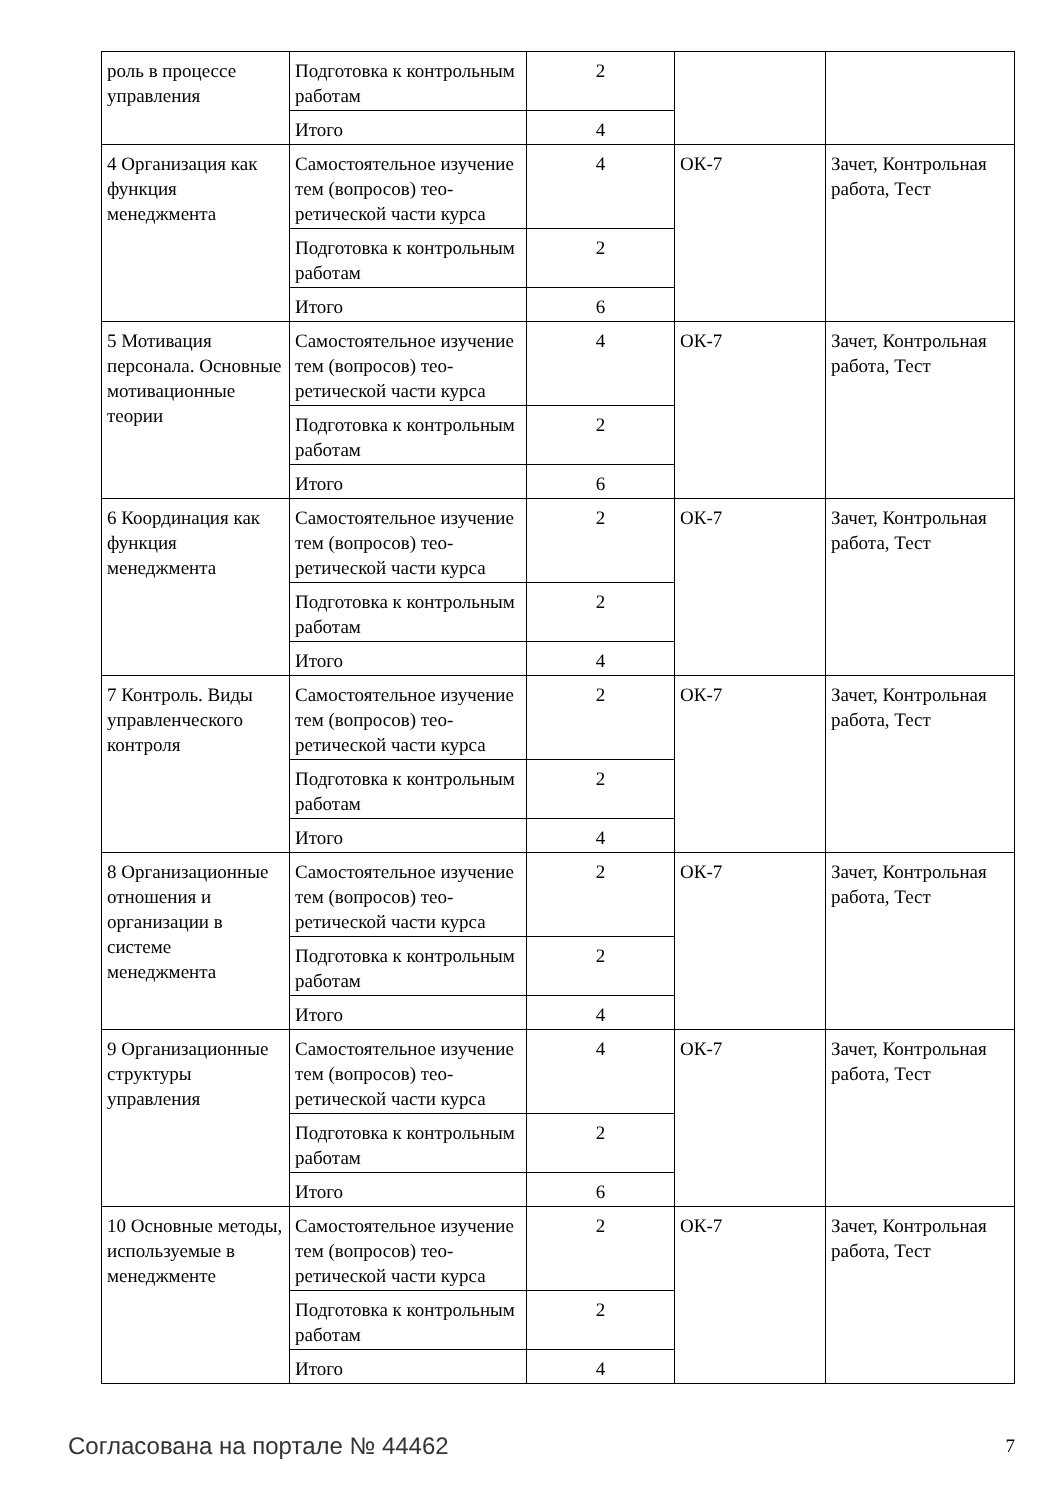| роль в процессе управления | Подготовка к контроль­ным работам | 2 | | |
| | Итого | 4 | | |
| 4 Организация как функция менеджмента | Самостоятельное изуче­ние тем (вопросов) тео­ретической части курса | 4 | ОК-7 | Зачет, Контрольная работа, Тест |
| | Подготовка к контроль­ным работам | 2 | | |
| | Итого | 6 | | |
| 5 Мотивация персонала. Основные мотивационные теории | Самостоятельное изуче­ние тем (вопросов) тео­ретической части курса | 4 | ОК-7 | Зачет, Контрольная работа, Тест |
| | Подготовка к контроль­ным работам | 2 | | |
| | Итого | 6 | | |
| 6 Координация как функция менеджмента | Самостоятельное изуче­ние тем (вопросов) тео­ретической части курса | 2 | ОК-7 | Зачет, Контрольная работа, Тест |
| | Подготовка к контроль­ным работам | 2 | | |
| | Итого | 4 | | |
| 7 Контроль. Виды управленческого контроля | Самостоятельное изуче­ние тем (вопросов) тео­ретической части курса | 2 | ОК-7 | Зачет, Контрольная работа, Тест |
| | Подготовка к контроль­ным работам | 2 | | |
| | Итого | 4 | | |
| 8 Организационные отношения и организации в системе менеджмента | Самостоятельное изуче­ние тем (вопросов) тео­ретической части курса | 2 | ОК-7 | Зачет, Контрольная работа, Тест |
| | Подготовка к контроль­ным работам | 2 | | |
| | Итого | 4 | | |
| 9 Организационные структуры управления | Самостоятельное изуче­ние тем (вопросов) тео­ретической части курса | 4 | ОК-7 | Зачет, Контрольная работа, Тест |
| | Подготовка к контроль­ным работам | 2 | | |
| | Итого | 6 | | |
| 10 Основные методы, используемые в менеджменте | Самостоятельное изуче­ние тем (вопросов) тео­ретической части курса | 2 | ОК-7 | Зачет, Контрольная работа, Тест |
| | Подготовка к контроль­ным работам | 2 | | |
| | Итого | 4 | | |
Согласована на портале № 44462 7